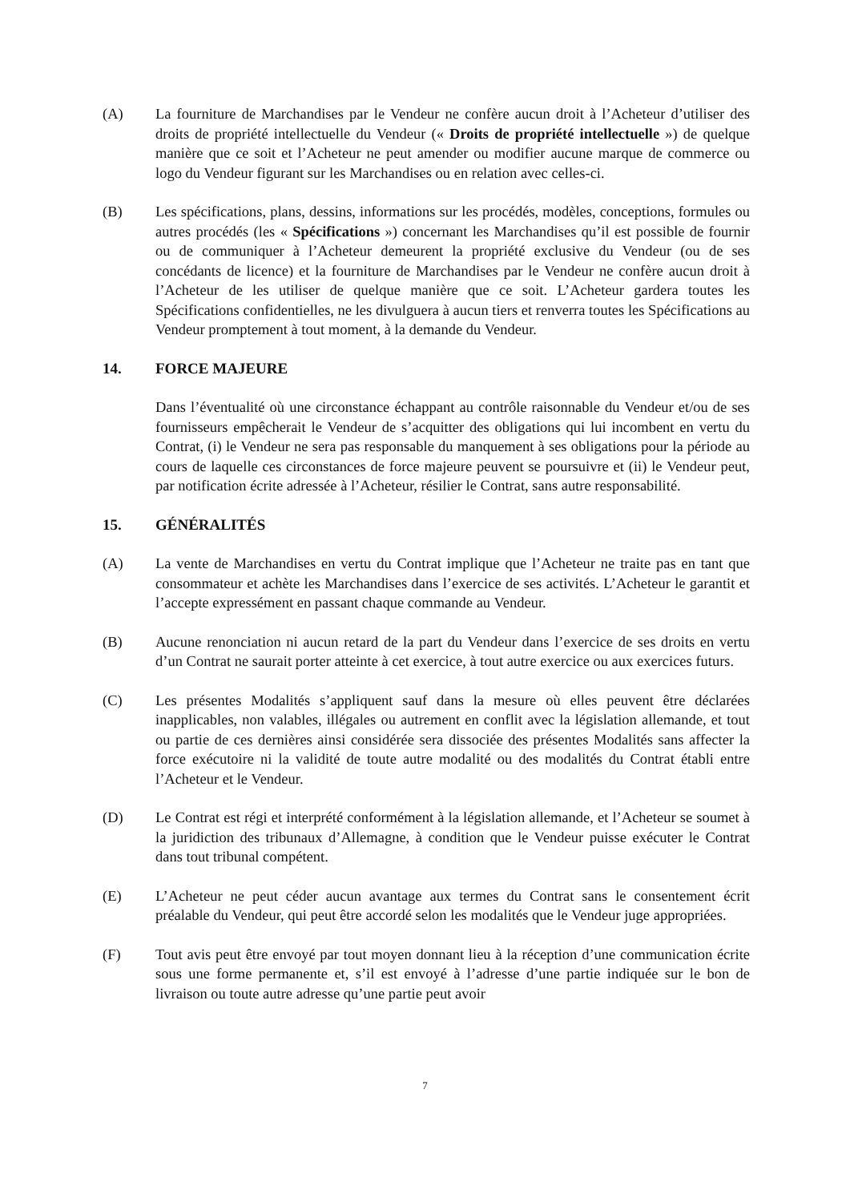(A) La fourniture de Marchandises par le Vendeur ne confère aucun droit à l’Acheteur d’utiliser des droits de propriété intellectuelle du Vendeur (« Droits de propriété intellectuelle ») de quelque manière que ce soit et l’Acheteur ne peut amender ou modifier aucune marque de commerce ou logo du Vendeur figurant sur les Marchandises ou en relation avec celles-ci.
(B) Les spécifications, plans, dessins, informations sur les procédés, modèles, conceptions, formules ou autres procédés (les « Spécifications ») concernant les Marchandises qu’il est possible de fournir ou de communiquer à l’Acheteur demeurent la propriété exclusive du Vendeur (ou de ses concédants de licence) et la fourniture de Marchandises par le Vendeur ne confère aucun droit à l’Acheteur de les utiliser de quelque manière que ce soit. L’Acheteur gardera toutes les Spécifications confidentielles, ne les divulguera à aucun tiers et renverra toutes les Spécifications au Vendeur promptement à tout moment, à la demande du Vendeur.
14. FORCE MAJEURE
Dans l’éventualité où une circonstance échappant au contrôle raisonnable du Vendeur et/ou de ses fournisseurs empêcherait le Vendeur de s’acquitter des obligations qui lui incombent en vertu du Contrat, (i) le Vendeur ne sera pas responsable du manquement à ses obligations pour la période au cours de laquelle ces circonstances de force majeure peuvent se poursuivre et (ii) le Vendeur peut, par notification écrite adressée à l’Acheteur, résilier le Contrat, sans autre responsabilité.
15. GÉNÉRALITÉS
(A) La vente de Marchandises en vertu du Contrat implique que l’Acheteur ne traite pas en tant que consommateur et achète les Marchandises dans l’exercice de ses activités. L’Acheteur le garantit et l’accepte expressément en passant chaque commande au Vendeur.
(B) Aucune renonciation ni aucun retard de la part du Vendeur dans l’exercice de ses droits en vertu d’un Contrat ne saurait porter atteinte à cet exercice, à tout autre exercice ou aux exercices futurs.
(C) Les présentes Modalités s’appliquent sauf dans la mesure où elles peuvent être déclarées inapplicables, non valables, illégales ou autrement en conflit avec la législation allemande, et tout ou partie de ces dernières ainsi considérée sera dissociée des présentes Modalités sans affecter la force exécutoire ni la validité de toute autre modalité ou des modalités du Contrat établi entre l’Acheteur et le Vendeur.
(D) Le Contrat est régi et interprété conformément à la législation allemande, et l’Acheteur se soumet à la juridiction des tribunaux d’Allemagne, à condition que le Vendeur puisse exécuter le Contrat dans tout tribunal compétent.
(E) L’Acheteur ne peut céder aucun avantage aux termes du Contrat sans le consentement écrit préalable du Vendeur, qui peut être accordé selon les modalités que le Vendeur juge appropriées.
(F) Tout avis peut être envoyé par tout moyen donnant lieu à la réception d’une communication écrite sous une forme permanente et, s’il est envoyé à l’adresse d’une partie indiquée sur le bon de livraison ou toute autre adresse qu’une partie peut avoir
7